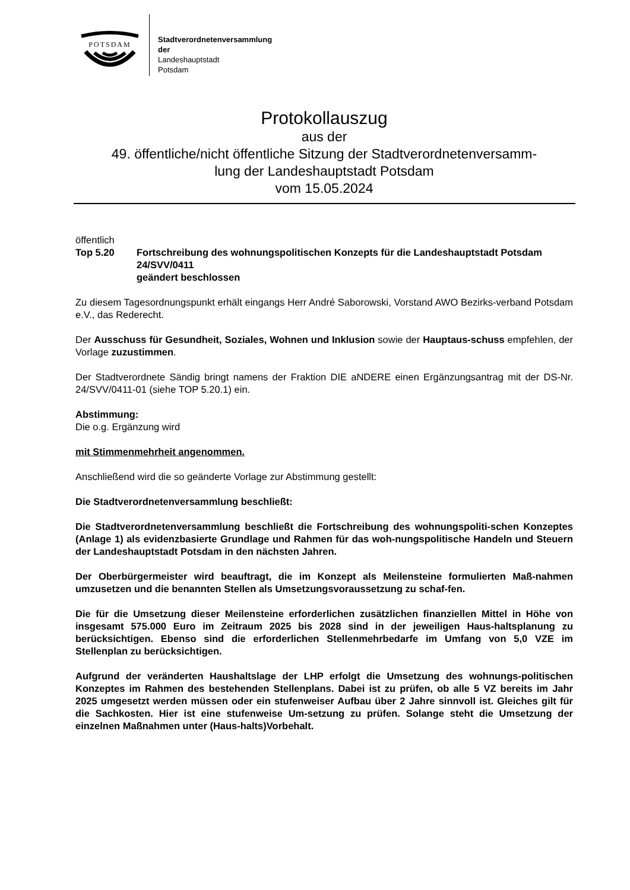POTSDAM
Stadtverordnetenversammlung
der
Landeshauptstadt
Potsdam
Protokollauszug
aus der
49. öffentliche/nicht öffentliche Sitzung der Stadtverordnetenversamm-
lung der Landeshauptstadt Potsdam
vom 15.05.2024
öffentlich
Top 5.20 Fortschreibung des wohnungspolitischen Konzepts für die Landeshauptstadt Potsdam
24/SVV/0411
geändert beschlossen
Zu diesem Tagesordnungspunkt erhält eingangs Herr André Saborowski, Vorstand AWO Bezirks-verband Potsdam e.V., das Rederecht.
Der Ausschuss für Gesundheit, Soziales, Wohnen und Inklusion sowie der Hauptaus-schuss empfehlen, der Vorlage zuzustimmen.
Der Stadtverordnete Sändig bringt namens der Fraktion DIE aNDERE einen Ergänzungsantrag mit der DS-Nr. 24/SVV/0411-01 (siehe TOP 5.20.1) ein.
Abstimmung:
Die o.g. Ergänzung wird
mit Stimmenmehrheit angenommen.
Anschließend wird die so geänderte Vorlage zur Abstimmung gestellt:
Die Stadtverordnetenversammlung beschließt:
Die Stadtverordnetenversammlung beschließt die Fortschreibung des wohnungspoliti-schen Konzeptes (Anlage 1) als evidenzbasierte Grundlage und Rahmen für das woh-nungspolitische Handeln und Steuern der Landeshauptstadt Potsdam in den nächsten Jahren.
Der Oberbürgermeister wird beauftragt, die im Konzept als Meilensteine formulierten Maß-nahmen umzusetzen und die benannten Stellen als Umsetzungsvoraussetzung zu schaf-fen.
Die für die Umsetzung dieser Meilensteine erforderlichen zusätzlichen finanziellen Mittel in Höhe von insgesamt 575.000 Euro im Zeitraum 2025 bis 2028 sind in der jeweiligen Haus-haltsplanung zu berücksichtigen. Ebenso sind die erforderlichen Stellenmehrbedarfe im Umfang von 5,0 VZE im Stellenplan zu berücksichtigen.
Aufgrund der veränderten Haushaltslage der LHP erfolgt die Umsetzung des wohnungs-politischen Konzeptes im Rahmen des bestehenden Stellenplans. Dabei ist zu prüfen, ob alle 5 VZ bereits im Jahr 2025 umgesetzt werden müssen oder ein stufenweiser Aufbau über 2 Jahre sinnvoll ist. Gleiches gilt für die Sachkosten. Hier ist eine stufenweise Um-setzung zu prüfen. Solange steht die Umsetzung der einzelnen Maßnahmen unter (Haus-halts)Vorbehalt.